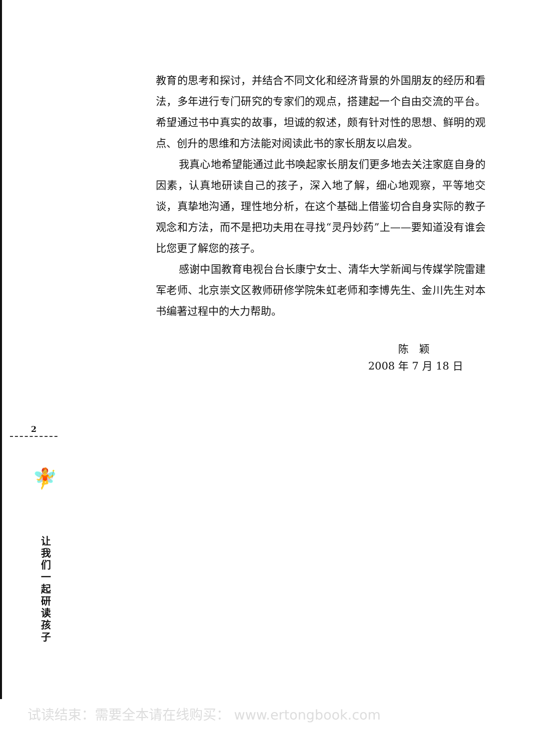教育的思考和探讨，并结合不同文化和经济背景的外国朋友的经历和看法，多年进行专门研究的专家们的观点，搭建起一个自由交流的平台。希望通过书中真实的故事，坦诚的叙述，颇有针对性的思想、鲜明的观点、创升的思维和方法能对阅读此书的家长朋友以启发。
我真心地希望能通过此书唤起家长朋友们更多地去关注家庭自身的因素，认真地研读自己的孩子，深入地了解，细心地观察，平等地交谈，真挚地沟通，理性地分析，在这个基础上借鉴切合自身实际的教子观念和方法，而不是把功夫用在寻找“灵丹妙药”上——要知道没有谁会比您更了解您的孩子。
感谢中国教育电视台台长康宁女士、清华大学新闻与传媒学院雷建军老师、北京崇文区教师研修学院朱虹老师和李博先生、金川先生对本书编著过程中的大力帮助。
陈　颖
2008 年 7 月 18 日
2
🧚
让我们一起研读孩子
试读结束：需要全本请在线购买： www.ertongbook.com